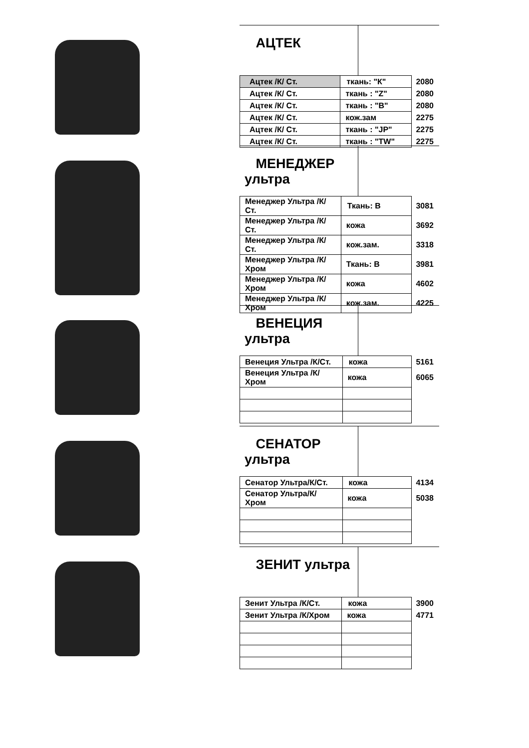АЦТЕК
| Ацтек /К/ Ст. | ткань: "К" | 2080 |
| Ацтек /К/ Ст. | ткань : "Z" | 2080 |
| Ацтек /К/ Ст. | ткань : "B" | 2080 |
| Ацтек /К/ Ст. | кож.зам | 2275 |
| Ацтек /К/ Ст. | ткань : "JP" | 2275 |
| Ацтек /К/ Ст. | ткань : "TW" | 2275 |
МЕНЕДЖЕР ультра
| Менеджер Ультра /К/Ст. | Ткань: В | 3081 |
| Менеджер Ультра /К/Ст. | кожа | 3692 |
| Менеджер Ультра /К/Ст. | кож.зам. | 3318 |
| Менеджер Ультра /К/Хром | Ткань: В | 3981 |
| Менеджер Ультра /К/Хром | кожа | 4602 |
| Менеджер Ультра /К/Хром | кож.зам. | 4225 |
ВЕНЕЦИЯ ультра
| Венеция Ультра /К/Ст. | кожа | 5161 |
| Венеция Ультра /К/Хром | кожа | 6065 |
СЕНАТОР ультра
| Сенатор Ультра/К/Ст. | кожа | 4134 |
| Сенатор Ультра/К/Хром | кожа | 5038 |
ЗЕНИТ ультра
| Зенит Ультра /К/Ст. | кожа | 3900 |
| Зенит Ультра /К/Хром | кожа | 4771 |